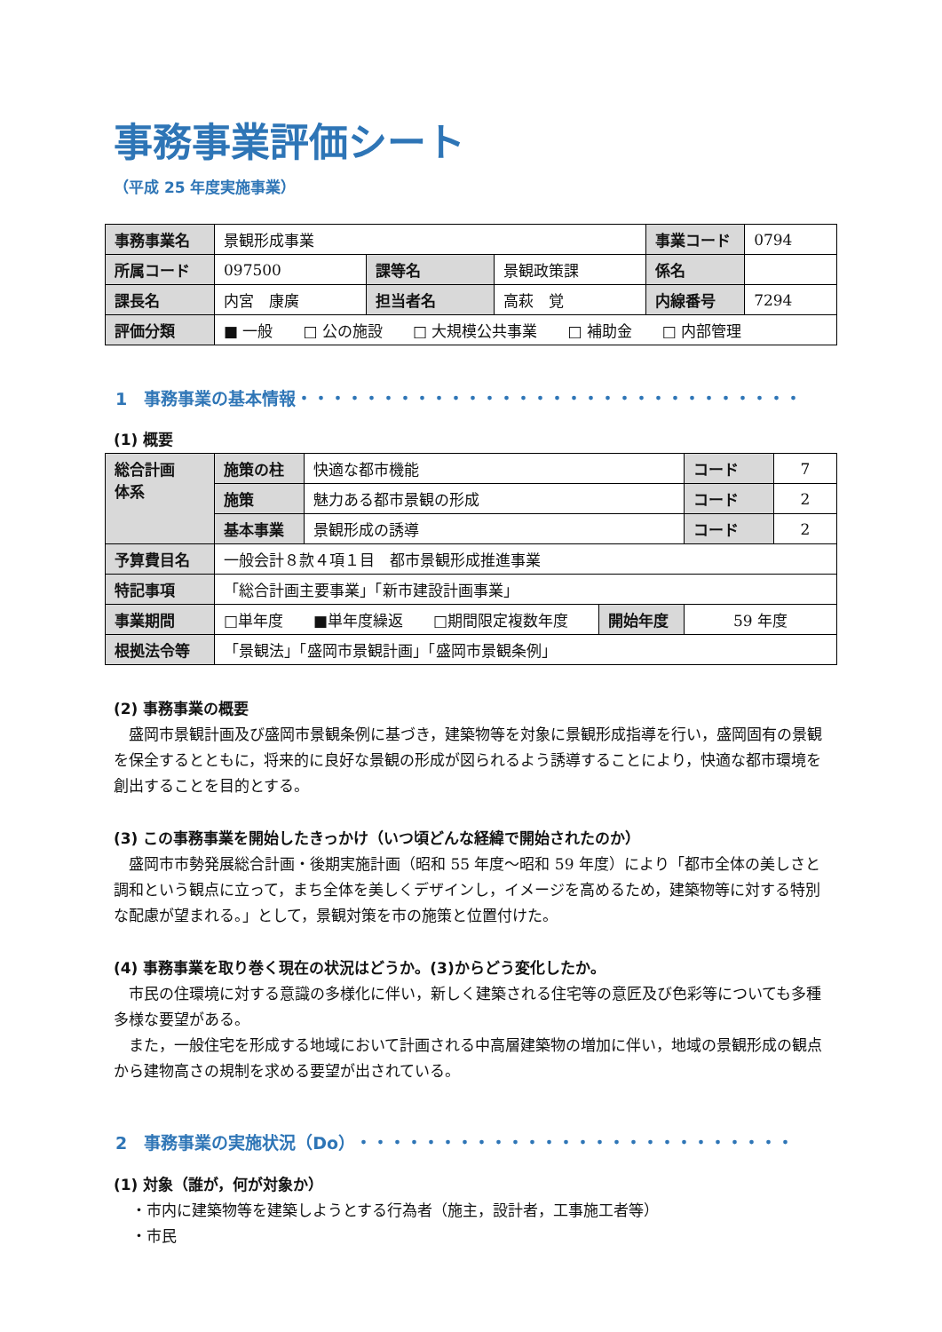事務事業評価シート
（平成 25 年度実施事業）
| 事務事業名 | 景観形成事業 | | | 事業コード | 0794 |
| 所属コード | 097500 | 課等名 | 景観政策課 | 係名 | |
| 課長名 | 内宮 康廣 | 担当者名 | 高萩 覚 | 内線番号 | 7294 |
| 評価分類 | ■ 一般 □ 公の施設 □ 大規模公共事業 □ 補助金 □ 内部管理 | | | | |
1　事務事業の基本情報・・・・・・・・・・・・・・・・・・・・・・・・・・・・・・
(1) 概要
| 総合計画 体系 | 施策の柱 | 快適な都市機能 | | コード | 7 |
| | 施策 | 魅力ある都市景観の形成 | | コード | 2 |
| | 基本事業 | 景観形成の誘導 | | コード | 2 |
| 予算費目名 | 一般会計８款４項１目 都市景観形成推進事業 | | | | |
| 特記事項 | 「総合計画主要事業」「新市建設計画事業」 | | | | |
| 事業期間 | □単年度 ■単年度繰返 □期間限定複数年度 | | 開始年度 | 59 年度 | |
| 根拠法令等 | 「景観法」「盛岡市景観計画」「盛岡市景観条例」 | | | | |
(2) 事務事業の概要
盛岡市景観計画及び盛岡市景観条例に基づき，建築物等を対象に景観形成指導を行い，盛岡固有の景観を保全するとともに，将来的に良好な景観の形成が図られるよう誘導することにより，快適な都市環境を創出することを目的とする。
(3) この事務事業を開始したきっかけ（いつ頃どんな経緯で開始されたのか）
盛岡市市勢発展総合計画・後期実施計画（昭和 55 年度～昭和 59 年度）により「都市全体の美しさと調和という観点に立って，まち全体を美しくデザインし，イメージを高めるため，建築物等に対する特別な配慮が望まれる。」として，景観対策を市の施策と位置付けた。
(4) 事務事業を取り巻く現在の状況はどうか。(3)からどう変化したか。
市民の住環境に対する意識の多様化に伴い，新しく建築される住宅等の意匠及び色彩等についても多種多様な要望がある。
また，一般住宅を形成する地域において計画される中高層建築物の増加に伴い，地域の景観形成の観点から建物高さの規制を求める要望が出されている。
2　事務事業の実施状況（Do）・・・・・・・・・・・・・・・・・・・・・・・・・・
(1) 対象（誰が，何が対象か）
・市内に建築物等を建築しようとする行為者（施主，設計者，工事施工者等）
・市民